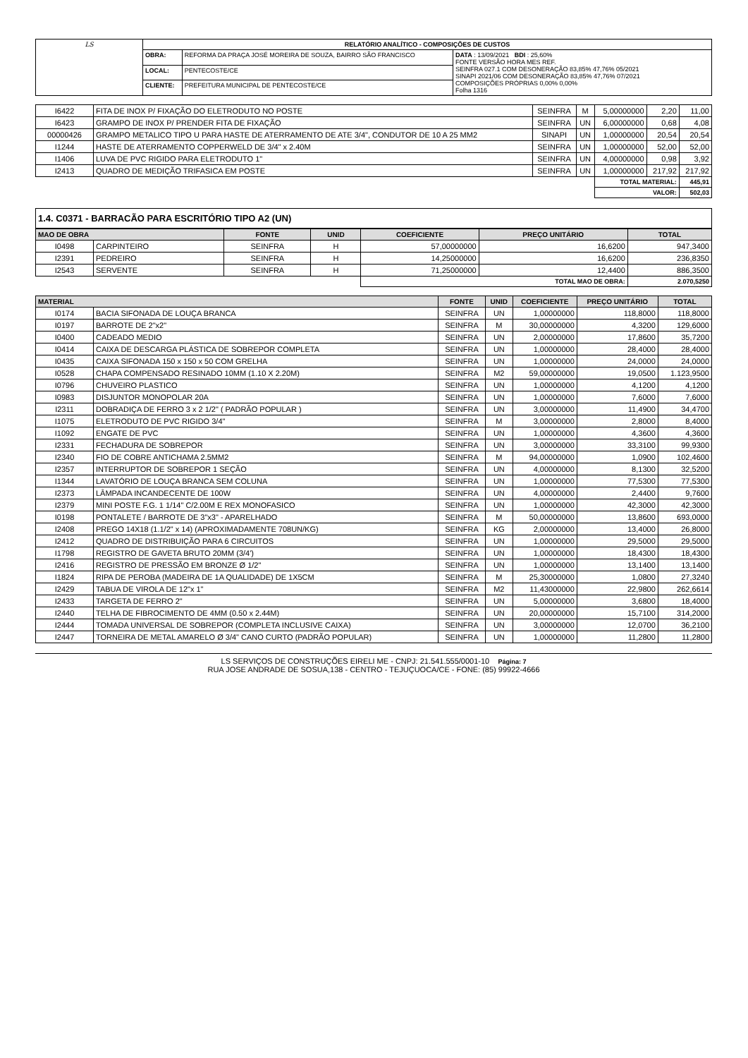| LS | RELATÓRIO ANALÍTICO - COMPOSIÇÕES DE CUSTOS | | |
| | OBRA: | REFORMA DA PRAÇA JOSÉ MOREIRA DE SOUZA, BAIRRO SÃO FRANCISCO | DATA : 13/09/2021 BDI : 25,60% FONTE VERSÃO HORA MES REF. SEINFRA 027.1 COM DESONERAÇÃO 83,85% 47,76% 05/2021 SINAPI 2021/06 COM DESONERAÇÃO 83,85% 47,76% 07/2021 COMPOSIÇÕES PRÓPRIAS 0,00% 0,00% Folha 1316 |
| | LOCAL: | PENTECOSTE/CE | |
| | CLIENTE: | PREFEITURA MUNICIPAL DE PENTECOSTE/CE | |
| I6422 | FITA DE INOX P/ FIXAÇÃO DO ELETRODUTO NO POSTE | SEINFRA | M | 5,00000000 | 2,20 | 11,00 |
| I6423 | GRAMPO DE INOX P/ PRENDER FITA DE FIXAÇÃO | SEINFRA | UN | 6,00000000 | 0,68 | 4,08 |
| 00000426 | GRAMPO METALICO TIPO U PARA HASTE DE ATERRAMENTO DE ATE 3/4", CONDUTOR DE 10 A 25 MM2 | SINAPI | UN | 1,00000000 | 20,54 | 20,54 |
| I1244 | HASTE DE ATERRAMENTO COPPERWELD DE 3/4" x 2.40M | SEINFRA | UN | 1,00000000 | 52,00 | 52,00 |
| I1406 | LUVA DE PVC RIGIDO PARA ELETRODUTO 1" | SEINFRA | UN | 4,00000000 | 0,98 | 3,92 |
| I2413 | QUADRO DE MEDIÇÃO TRIFASICA EM POSTE | SEINFRA | UN | 1,00000000 | 217,92 | 217,92 |
| | | | | TOTAL MATERIAL: | | 445,91 |
| | | | | VALOR: | | 502,03 |
1.4. C0371 - BARRACÃO PARA ESCRITÓRIO TIPO A2 (UN)
| MAO DE OBRA | | FONTE | UNID | COEFICIENTE | PREÇO UNITÁRIO | TOTAL |
| --- | --- | --- | --- | --- | --- | --- |
| I0498 | CARPINTEIRO | SEINFRA | H | 57,00000000 | 16,6200 | 947,3400 |
| I2391 | PEDREIRO | SEINFRA | H | 14,25000000 | 16,6200 | 236,8350 |
| I2543 | SERVENTE | SEINFRA | H | 71,25000000 | 12,4400 | 886,3500 |
| | | | | TOTAL MAO DE OBRA: | | 2.070,5250 |
| MATERIAL | | FONTE | UNID | COEFICIENTE | PREÇO UNITÁRIO | TOTAL |
| --- | --- | --- | --- | --- | --- | --- |
| I0174 | BACIA SIFONADA DE LOUÇA BRANCA | SEINFRA | UN | 1,00000000 | 118,8000 | 118,8000 |
| I0197 | BARROTE DE 2"x2" | SEINFRA | M | 30,00000000 | 4,3200 | 129,6000 |
| I0400 | CADEADO MEDIO | SEINFRA | UN | 2,00000000 | 17,8600 | 35,7200 |
| I0414 | CAIXA DE DESCARGA PLÁSTICA DE SOBREPOR COMPLETA | SEINFRA | UN | 1,00000000 | 28,4000 | 28,4000 |
| I0435 | CAIXA SIFONADA 150 x 150 x 50 COM GRELHA | SEINFRA | UN | 1,00000000 | 24,0000 | 24,0000 |
| I0528 | CHAPA COMPENSADO RESINADO 10MM (1.10 X 2.20M) | SEINFRA | M2 | 59,00000000 | 19,0500 | 1.123,9500 |
| I0796 | CHUVEIRO PLASTICO | SEINFRA | UN | 1,00000000 | 4,1200 | 4,1200 |
| I0983 | DISJUNTOR MONOPOLAR 20A | SEINFRA | UN | 1,00000000 | 7,6000 | 7,6000 |
| I2311 | DOBRADIÇA DE FERRO 3 x 2 1/2" ( PADRÃO POPULAR ) | SEINFRA | UN | 3,00000000 | 11,4900 | 34,4700 |
| I1075 | ELETRODUTO DE PVC RIGIDO 3/4" | SEINFRA | M | 3,00000000 | 2,8000 | 8,4000 |
| I1092 | ENGATE DE PVC | SEINFRA | UN | 1,00000000 | 4,3600 | 4,3600 |
| I2331 | FECHADURA DE SOBREPOR | SEINFRA | UN | 3,00000000 | 33,3100 | 99,9300 |
| I2340 | FIO DE COBRE ANTICHAMA 2.5MM2 | SEINFRA | M | 94,00000000 | 1,0900 | 102,4600 |
| I2357 | INTERRUPTOR DE SOBREPOR 1 SEÇÃO | SEINFRA | UN | 4,00000000 | 8,1300 | 32,5200 |
| I1344 | LAVATÓRIO DE LOUÇA BRANCA SEM COLUNA | SEINFRA | UN | 1,00000000 | 77,5300 | 77,5300 |
| I2373 | LÂMPADA INCANDECENTE DE 100W | SEINFRA | UN | 4,00000000 | 2,4400 | 9,7600 |
| I2379 | MINI POSTE F.G. 1 1/14" C/2.00M E REX MONOFASICO | SEINFRA | UN | 1,00000000 | 42,3000 | 42,3000 |
| I0198 | PONTALETE / BARROTE DE 3"x3" - APARELHADO | SEINFRA | M | 50,00000000 | 13,8600 | 693,0000 |
| I2408 | PREGO 14X18 (1.1/2" x 14) (APROXIMADAMENTE 708UN/KG) | SEINFRA | KG | 2,00000000 | 13,4000 | 26,8000 |
| I2412 | QUADRO DE DISTRIBUIÇÃO PARA 6 CIRCUITOS | SEINFRA | UN | 1,00000000 | 29,5000 | 29,5000 |
| I1798 | REGISTRO DE GAVETA BRUTO 20MM (3/4') | SEINFRA | UN | 1,00000000 | 18,4300 | 18,4300 |
| I2416 | REGISTRO DE PRESSÃO EM BRONZE Ø 1/2" | SEINFRA | UN | 1,00000000 | 13,1400 | 13,1400 |
| I1824 | RIPA DE PEROBA (MADEIRA DE 1A QUALIDADE) DE 1X5CM | SEINFRA | M | 25,30000000 | 1,0800 | 27,3240 |
| I2429 | TABUA DE VIROLA DE 12"x 1" | SEINFRA | M2 | 11,43000000 | 22,9800 | 262,6614 |
| I2433 | TARGETA DE FERRO 2" | SEINFRA | UN | 5,00000000 | 3,6800 | 18,4000 |
| I2440 | TELHA DE FIBROCIMENTO DE 4MM (0.50 x 2.44M) | SEINFRA | UN | 20,00000000 | 15,7100 | 314,2000 |
| I2444 | TOMADA UNIVERSAL DE SOBREPOR (COMPLETA INCLUSIVE CAIXA) | SEINFRA | UN | 3,00000000 | 12,0700 | 36,2100 |
| I2447 | TORNEIRA DE METAL AMARELO Ø 3/4" CANO CURTO (PADRÃO POPULAR) | SEINFRA | UN | 1,00000000 | 11,2800 | 11,2800 |
LS SERVIÇOS DE CONSTRUÇÕES EIRELI ME - CNPJ: 21.541.555/0001-10 Página: 7
RUA JOSE ANDRADE DE SOSUA,138 - CENTRO - TEJUÇUOCA/CE - FONE: (85) 99922-4666